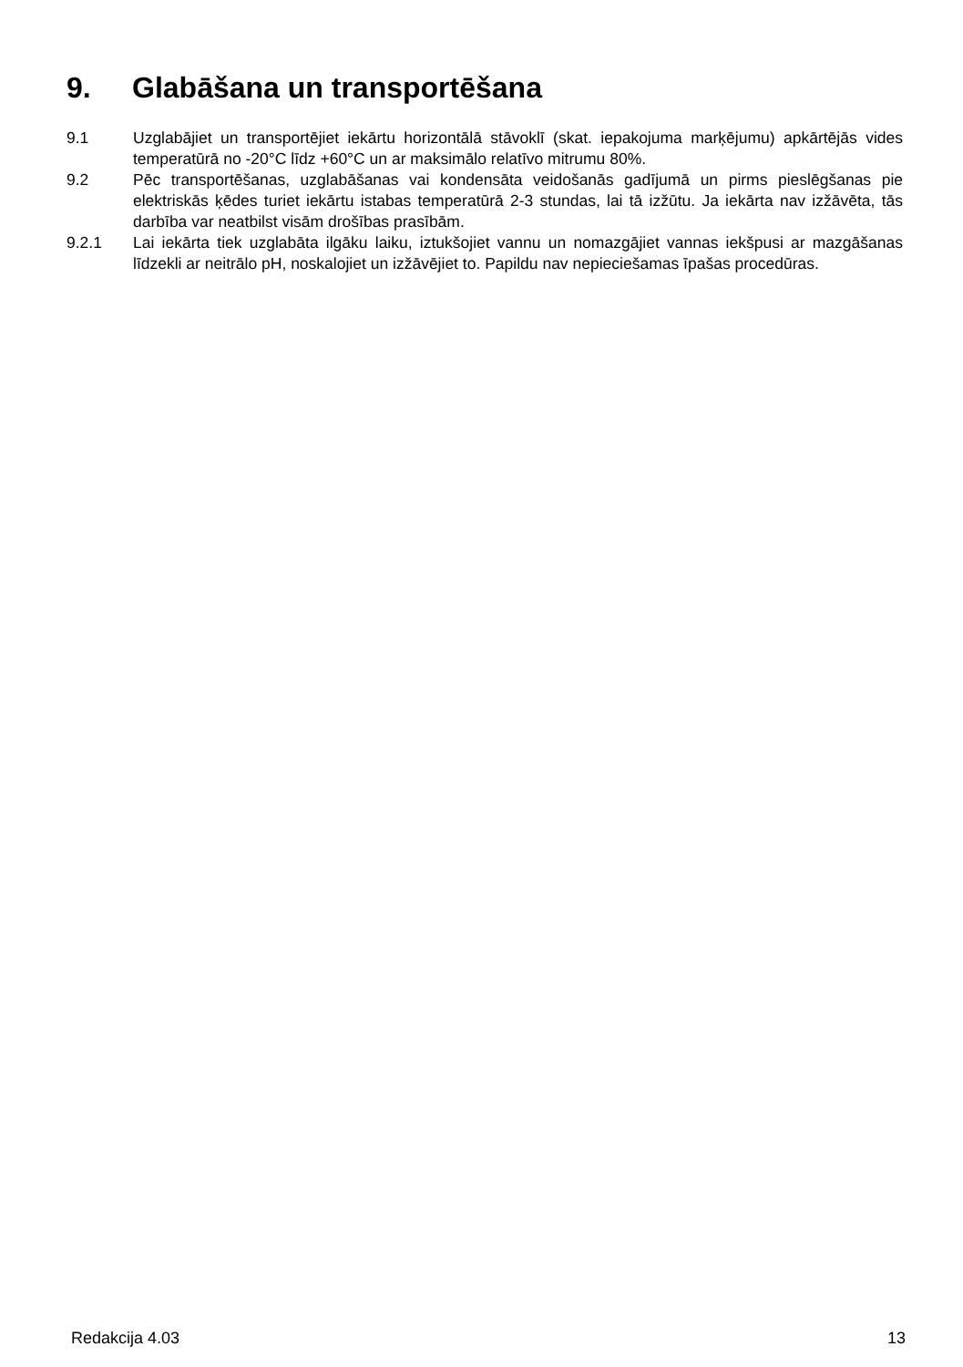9. Glabāšana un transportēšana
9.1 Uzglabājiet un transportējiet iekārtu horizontālā stāvoklī (skat. iepakojuma marķējumu) apkārtējās vides temperatūrā no -20°C līdz +60°C un ar maksimālo relatīvo mitrumu 80%.
9.2 Pēc transportēšanas, uzglabāšanas vai kondensāta veidošanās gadījumā un pirms pieslēgšanas pie elektriskās ķēdes turiet iekārtu istabas temperatūrā 2-3 stundas, lai tā izžūtu. Ja iekārta nav izžāvēta, tās darbība var neatbilst visām drošības prasībām.
9.2.1 Lai iekārta tiek uzglabāta ilgāku laiku, iztukšojiet vannu un nomazgājiet vannas iekšpusi ar mazgāšanas līdzekli ar neitrālo pH, noskalojiet un izžāvējiet to. Papildu nav nepieciešamas īpašas procedūras.
Redakcija 4.03 13